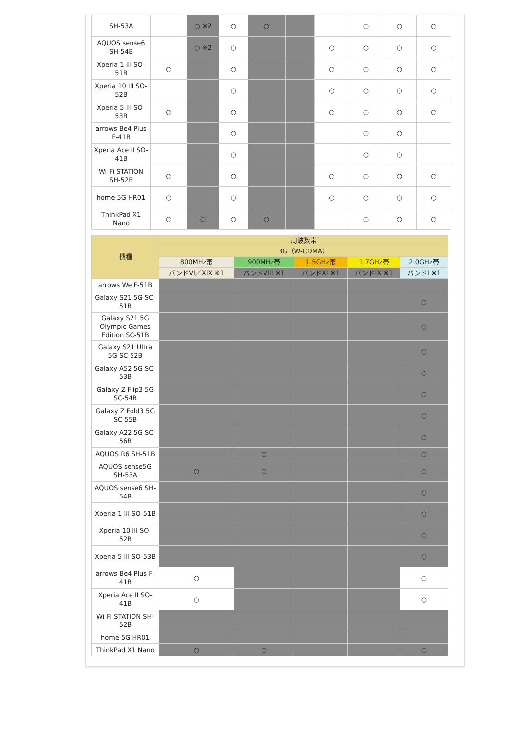| SH-53A | | ○ ※2 | ○ | ○ | | | ○ | ○ | ○ |
| AQUOS sense6 SH-54B | | ○ ※2 | ○ | | | ○ | ○ | ○ | ○ |
| Xperia 1 III SO-51B | ○ | | ○ | | | ○ | ○ | ○ | ○ |
| Xperia 10 III SO-52B | | | ○ | | | ○ | ○ | ○ | ○ |
| Xperia 5 III SO-53B | ○ | | ○ | | | ○ | ○ | ○ | ○ |
| arrows Be4 Plus F-41B | | | ○ | | | | ○ | ○ | |
| Xperia Ace II SO-41B | | | ○ | | | | ○ | ○ | |
| Wi-Fi STATION SH-52B | ○ | | ○ | | | ○ | ○ | ○ | ○ |
| home 5G HR01 | ○ | | ○ | | | ○ | ○ | ○ | ○ |
| ThinkPad X1 Nano | ○ | ○ | ○ | ○ | | | ○ | ○ | ○ |
| 機種 | 周波数帯 | | | | |
| --- | --- | --- | --- | --- | --- |
| | 3G（W-CDMA） | | | | |
| | 800MHz帯 | 900MHz帯 | 1.5GHz帯 | 1.7GHz帯 | 2.0GHz帯 |
| | バンドVI／XIX ※1 | バンドVIII ※1 | バンドXI ※1 | バンドIX ※1 | バンドI ※1 |
| arrows We F-51B | | | | | |
| Galaxy S21 5G SC-51B | | | | | ○ |
| Galaxy S21 5G Olympic Games Edition SC-51B | | | | | ○ |
| Galaxy S21 Ultra 5G SC-52B | | | | | ○ |
| Galaxy A52 5G SC-53B | | | | | ○ |
| Galaxy Z Flip3 5G SC-54B | | | | | ○ |
| Galaxy Z Fold3 5G SC-55B | | | | | ○ |
| Galaxy A22 5G SC-56B | | | | | ○ |
| AQUOS R6 SH-51B | | ○ | | | ○ |
| AQUOS sense5G SH-53A | ○ | ○ | | | ○ |
| AQUOS sense6 SH-54B | | | | | ○ |
| Xperia 1 III SO-51B | | | | | ○ |
| Xperia 10 III SO-52B | | | | | ○ |
| Xperia 5 III SO-53B | | | | | ○ |
| arrows Be4 Plus F-41B | ○ | | | | ○ |
| Xperia Ace II SO-41B | ○ | | | | ○ |
| Wi-Fi STATION SH-52B | | | | | |
| home 5G HR01 | | | | | |
| ThinkPad X1 Nano | ○ | ○ | | | ○ |